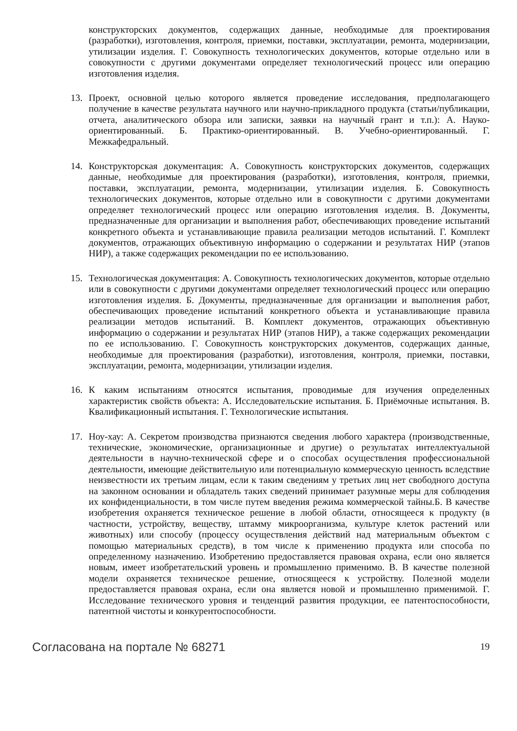конструкторских документов, содержащих данные, необходимые для проектирования (разработки), изготовления, контроля, приемки, поставки, эксплуатации, ремонта, модернизации, утилизации изделия. Г. Совокупность технологических документов, которые отдельно или в совокупности с другими документами определяет технологический процесс или операцию изготовления изделия.
13. Проект, основной целью которого является проведение исследования, предполагающего получение в качестве результата научного или научно-прикладного продукта (статьи/публикации, отчета, аналитического обзора или записки, заявки на научный грант и т.п.): А. Науко-ориентированный. Б. Практико-ориентированный. В. Учебно-ориентированный. Г. Межкафедральный.
14. Конструкторская документация: А. Совокупность конструкторских документов, содержащих данные, необходимые для проектирования (разработки), изготовления, контроля, приемки, поставки, эксплуатации, ремонта, модернизации, утилизации изделия. Б. Совокупность технологических документов, которые отдельно или в совокупности с другими документами определяет технологический процесс или операцию изготовления изделия. В. Документы, предназначенные для организации и выполнения работ, обеспечивающих проведение испытаний конкретного объекта и устанавливающие правила реализации методов испытаний. Г. Комплект документов, отражающих объективную информацию о содержании и результатах НИР (этапов НИР), а также содержащих рекомендации по ее использованию.
15. Технологическая документация: А. Совокупность технологических документов, которые отдельно или в совокупности с другими документами определяет технологический процесс или операцию изготовления изделия. Б. Документы, предназначенные для организации и выполнения работ, обеспечивающих проведение испытаний конкретного объекта и устанавливающие правила реализации методов испытаний. В. Комплект документов, отражающих объективную информацию о содержании и результатах НИР (этапов НИР), а также содержащих рекомендации по ее использованию. Г. Совокупность конструкторских документов, содержащих данные, необходимые для проектирования (разработки), изготовления, контроля, приемки, поставки, эксплуатации, ремонта, модернизации, утилизации изделия.
16. К каким испытаниям относятся испытания, проводимые для изучения определенных характеристик свойств объекта: А. Исследовательские испытания. Б. Приёмочные испытания. В. Квалификационный испытания. Г. Технологические испытания.
17. Ноу-хау: А. Секретом производства признаются сведения любого характера (производственные, технические, экономические, организационные и другие) о результатах интеллектуальной деятельности в научно-технической сфере и о способах осуществления профессиональной деятельности, имеющие действительную или потенциальную коммерческую ценность вследствие неизвестности их третьим лицам, если к таким сведениям у третьих лиц нет свободного доступа на законном основании и обладатель таких сведений принимает разумные меры для соблюдения их конфиденциальности, в том числе путем введения режима коммерческой тайны.Б. В качестве изобретения охраняется техническое решение в любой области, относящееся к продукту (в частности, устройству, веществу, штамму микроорганизма, культуре клеток растений или животных) или способу (процессу осуществления действий над материальным объектом с помощью материальных средств), в том числе к применению продукта или способа по определенному назначению. Изобретению предоставляется правовая охрана, если оно является новым, имеет изобретательский уровень и промышленно применимо. В. В качестве полезной модели охраняется техническое решение, относящееся к устройству. Полезной модели предоставляется правовая охрана, если она является новой и промышленно применимой. Г. Исследование технического уровня и тенденций развития продукции, ее патентоспособности, патентной чистоты и конкурентоспособности.
Согласована на портале № 68271 19